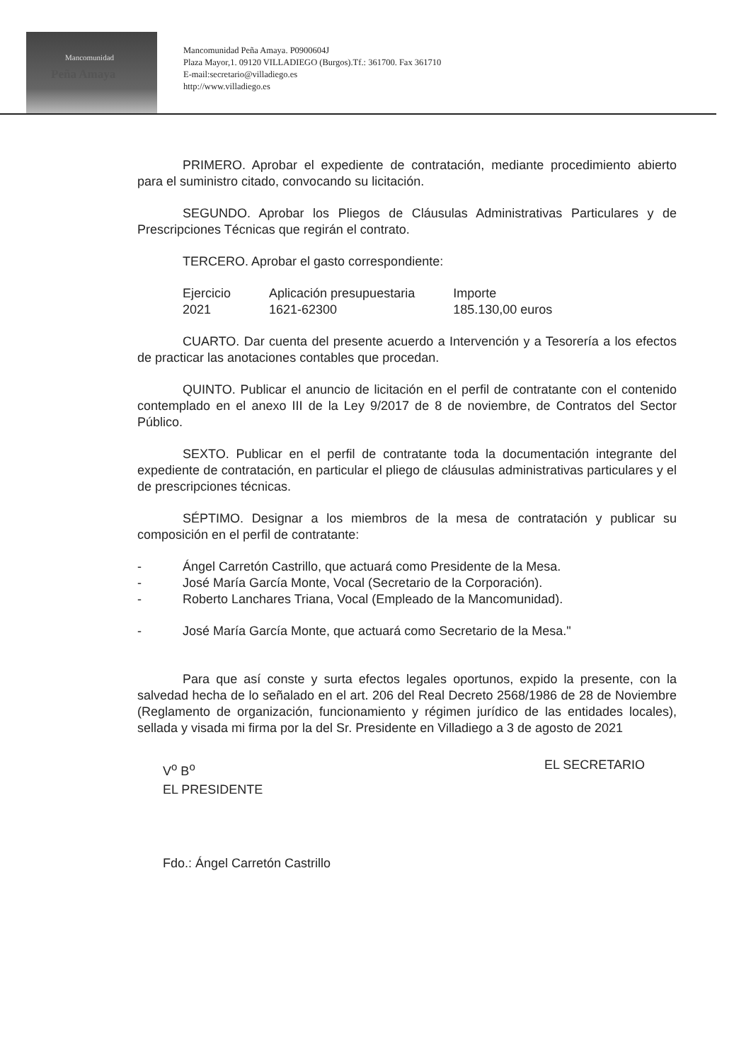Mancomunidad
Peña Amaya
Mancomunidad Peña Amaya. P0900604J
Plaza Mayor,1. 09120 VILLADIEGO (Burgos).Tf.: 361700. Fax 361710
E-mail:secretario@villadiego.es
http://www.villadiego.es
PRIMERO. Aprobar el expediente de contratación, mediante procedimiento abierto para el suministro citado, convocando su licitación.
SEGUNDO. Aprobar los Pliegos de Cláusulas Administrativas Particulares y de Prescripciones Técnicas que regirán el contrato.
TERCERO. Aprobar el gasto correspondiente:
| Ejercicio | Aplicación presupuestaria | Importe |
| --- | --- | --- |
| 2021 | 1621-62300 | 185.130,00 euros |
CUARTO. Dar cuenta del presente acuerdo a Intervención y a Tesorería a los efectos de practicar las anotaciones contables que procedan.
QUINTO. Publicar el anuncio de licitación en el perfil de contratante con el contenido contemplado en el anexo III de la Ley 9/2017 de 8 de noviembre, de Contratos del Sector Público.
SEXTO. Publicar en el perfil de contratante toda la documentación integrante del expediente de contratación, en particular el pliego de cláusulas administrativas particulares y el de prescripciones técnicas.
SÉPTIMO. Designar a los miembros de la mesa de contratación y publicar su composición en el perfil de contratante:
- Ángel Carretón Castrillo, que actuará como Presidente de la Mesa.
- José María García Monte, Vocal (Secretario de la Corporación).
- Roberto Lanchares Triana, Vocal (Empleado de la Mancomunidad).
- José María García Monte, que actuará como Secretario de la Mesa."
Para que así conste y surta efectos legales oportunos, expido la presente, con la salvedad hecha de lo señalado en el art. 206 del Real Decreto 2568/1986 de 28 de Noviembre (Reglamento de organización, funcionamiento y régimen jurídico de las entidades locales), sellada y visada mi firma por la del Sr. Presidente en Villadiego a 3 de agosto de 2021
V<sup>o</sup> B<sup>o</sup>
EL PRESIDENTE
Fdo.: Ángel Carretón Castrillo
EL SECRETARIO